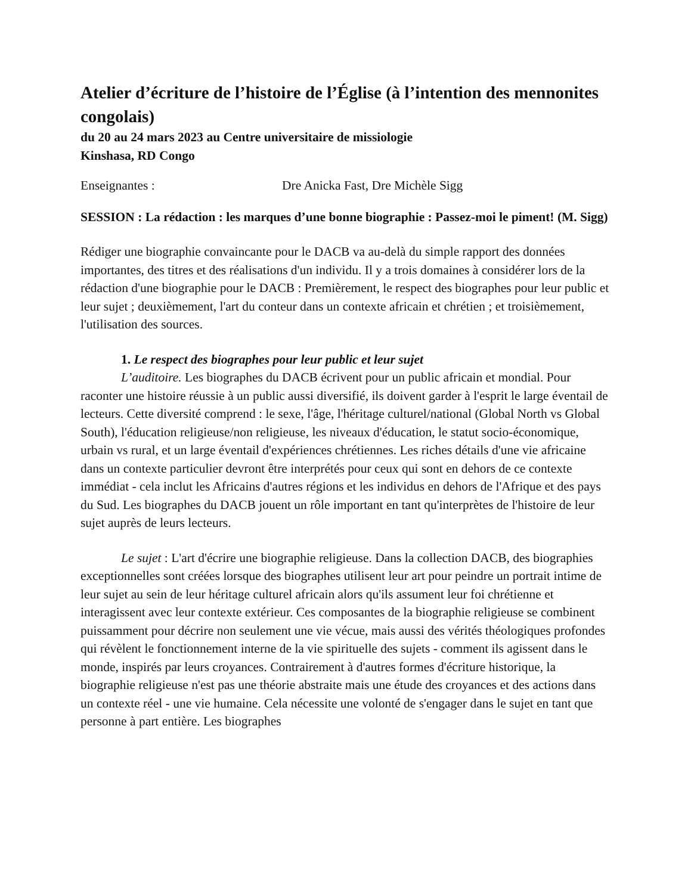Atelier d’écriture de l’histoire de l’Église (à l’intention des mennonites congolais)
du 20 au 24 mars 2023 au Centre universitaire de missiologie
Kinshasa, RD Congo
Enseignantes : Dre Anicka Fast, Dre Michèle Sigg
SESSION : La rédaction : les marques d’une bonne biographie : Passez-moi le piment! (M. Sigg)
Rédiger une biographie convaincante pour le DACB va au-delà du simple rapport des données importantes, des titres et des réalisations d'un individu. Il y a trois domaines à considérer lors de la rédaction d'une biographie pour le DACB : Premièrement, le respect des biographes pour leur public et leur sujet ; deuxièmement, l'art du conteur dans un contexte africain et chrétien ; et troisièmement, l'utilisation des sources.
1. Le respect des biographes pour leur public et leur sujet
L’auditoire. Les biographes du DACB écrivent pour un public africain et mondial. Pour raconter une histoire réussie à un public aussi diversifié, ils doivent garder à l'esprit le large éventail de lecteurs. Cette diversité comprend : le sexe, l'âge, l'héritage culturel/national (Global North vs Global South), l'éducation religieuse/non religieuse, les niveaux d'éducation, le statut socio-économique, urbain vs rural, et un large éventail d'expériences chrétiennes. Les riches détails d'une vie africaine dans un contexte particulier devront être interprétés pour ceux qui sont en dehors de ce contexte immédiat - cela inclut les Africains d'autres régions et les individus en dehors de l'Afrique et des pays du Sud. Les biographes du DACB jouent un rôle important en tant qu'interprètes de l'histoire de leur sujet auprès de leurs lecteurs.
Le sujet : L'art d'écrire une biographie religieuse. Dans la collection DACB, des biographies exceptionnelles sont créées lorsque des biographes utilisent leur art pour peindre un portrait intime de leur sujet au sein de leur héritage culturel africain alors qu'ils assument leur foi chrétienne et interagissent avec leur contexte extérieur. Ces composantes de la biographie religieuse se combinent puissamment pour décrire non seulement une vie vécue, mais aussi des vérités théologiques profondes qui révèlent le fonctionnement interne de la vie spirituelle des sujets - comment ils agissent dans le monde, inspirés par leurs croyances. Contrairement à d'autres formes d'écriture historique, la biographie religieuse n'est pas une théorie abstraite mais une étude des croyances et des actions dans un contexte réel - une vie humaine. Cela nécessite une volonté de s'engager dans le sujet en tant que personne à part entière. Les biographes